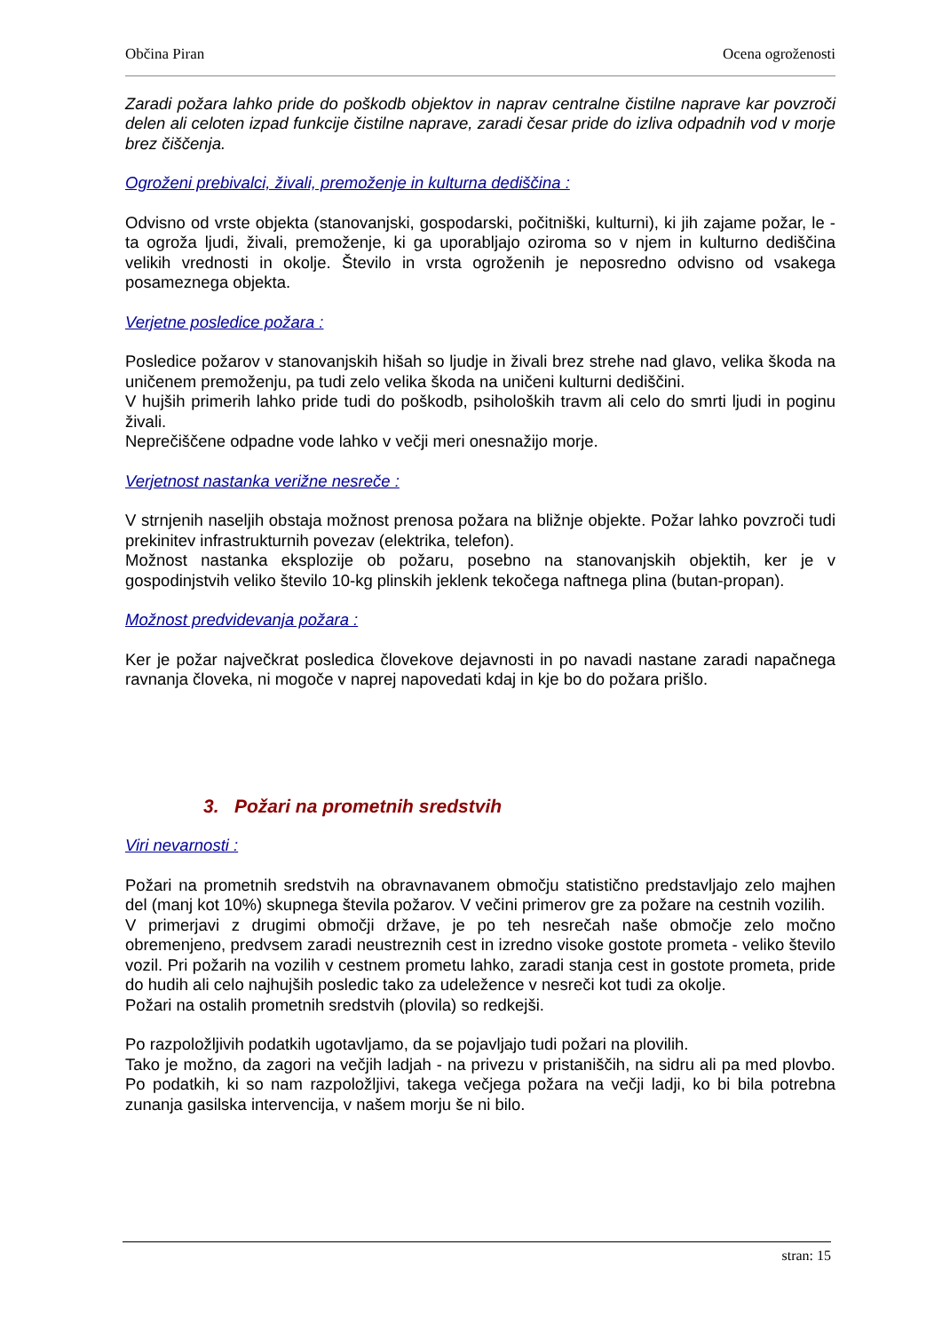Občina Piran Ocena ogroženosti
Zaradi požara lahko pride do poškodb objektov in naprav centralne čistilne naprave kar povzroči delen ali celoten izpad funkcije čistilne naprave, zaradi česar pride do izliva odpadnih vod v morje brez čiščenja.
Ogroženi prebivalci, živali, premoženje in kulturna dediščina :
Odvisno od vrste objekta (stanovanjski, gospodarski, počitniški, kulturni), ki jih zajame požar, le - ta ogroža ljudi, živali, premoženje, ki ga uporabljajo oziroma so v njem in kulturno dediščina velikih vrednosti in okolje. Število in vrsta ogroženih je neposredno odvisno od vsakega posameznega objekta.
Verjetne posledice požara :
Posledice požarov v stanovanjskih hišah so ljudje in živali brez strehe nad glavo, velika škoda na uničenem premoženju, pa tudi zelo velika škoda na uničeni kulturni dediščini.
V hujših primerih lahko pride tudi do poškodb, psiholoških travm ali celo do smrti ljudi in poginu živali.
Neprečiščene odpadne vode lahko v večji meri onesnažijo morje.
Verjetnost nastanka verižne nesreče :
V strnjenih naseljih obstaja možnost prenosa požara na bližnje objekte. Požar lahko povzroči tudi prekinitev infrastrukturnih povezav (elektrika, telefon).
Možnost nastanka eksplozije ob požaru, posebno na stanovanjskih objektih, ker je v gospodinjstvih veliko število 10-kg plinskih jeklenk tekočega naftnega plina (butan-propan).
Možnost predvidevanja požara :
Ker je požar največkrat posledica človekove dejavnosti in po navadi nastane zaradi napačnega ravnanja človeka, ni mogoče v naprej napovedati kdaj in kje bo do požara prišlo.
3. Požari na prometnih sredstvih
Viri nevarnosti :
Požari na prometnih sredstvih na obravnavanem območju statistično predstavljajo zelo majhen del (manj kot 10%) skupnega števila požarov. V večini primerov gre za požare na cestnih vozilih.
V primerjavi z drugimi območji države, je po teh nesrečah naše območje zelo močno obremenjeno, predvsem zaradi neustreznih cest in izredno visoke gostote prometa - veliko število vozil. Pri požarih na vozilih v cestnem prometu lahko, zaradi stanja cest in gostote prometa, pride do hudih ali celo najhujših posledic tako za udeležence v nesreči kot tudi za okolje.
Požari na ostalih prometnih sredstvih (plovila) so redkejši.
Po razpoložljivih podatkih ugotavljamo, da se pojavljajo tudi požari na plovilih.
Tako je možno, da zagori na večjih ladjah - na privezu v pristaniščih, na sidru ali pa med plovbo. Po podatkih, ki so nam razpoložljivi, takega večjega požara na večji ladji, ko bi bila potrebna zunanja gasilska intervencija, v našem morju še ni bilo.
stran: 15